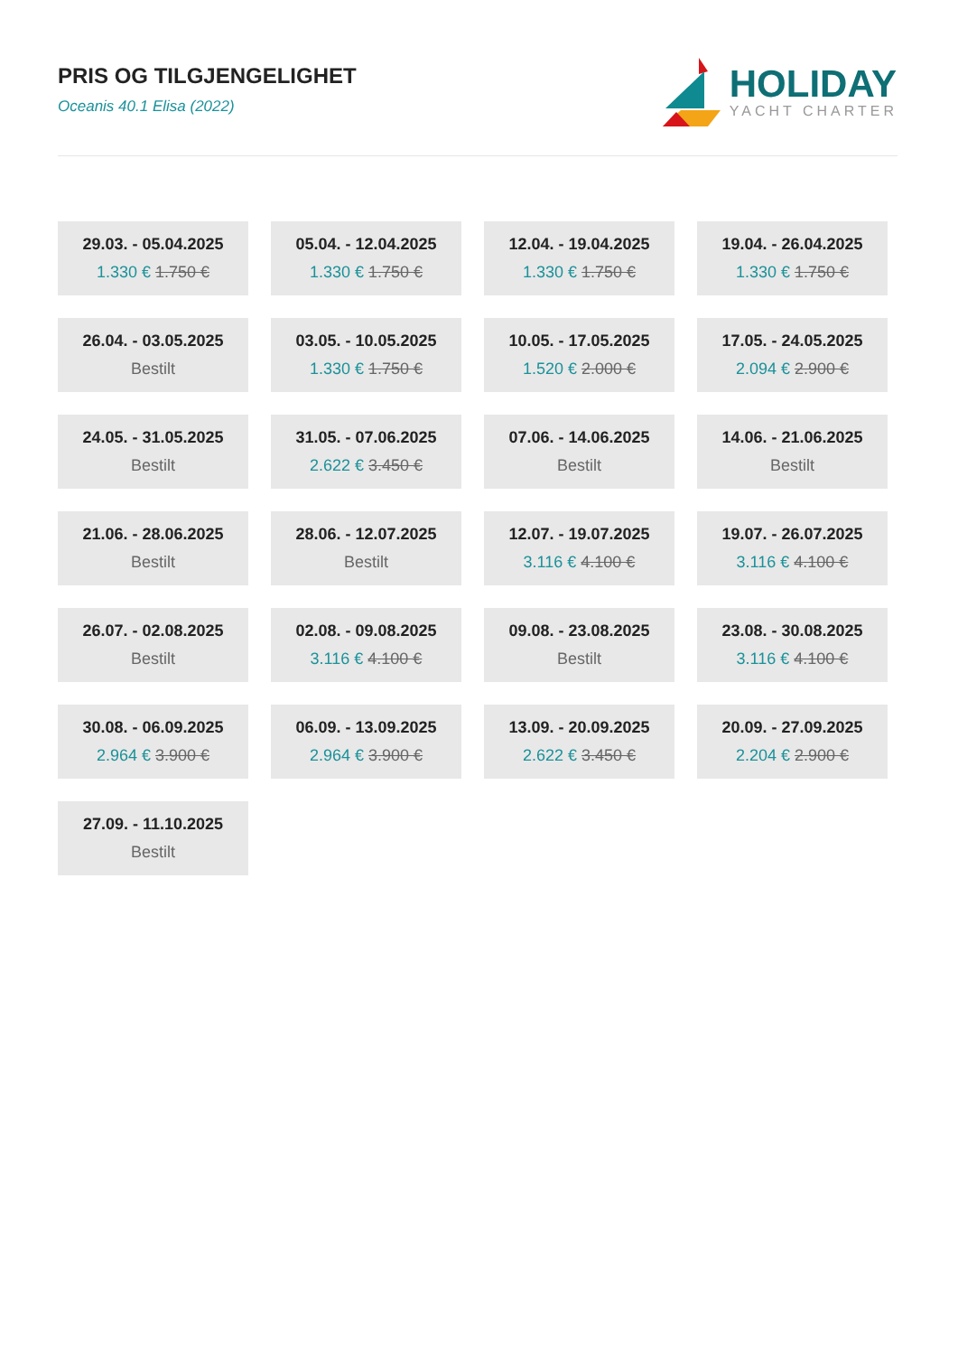PRIS OG TILGJENGELIGHET
Oceanis 40.1 Elisa (2022)
HOLIDAY
YACHT CHARTER
29.03. - 05.04.2025
1.330 € 1.750 €
05.04. - 12.04.2025
1.330 € 1.750 €
12.04. - 19.04.2025
1.330 € 1.750 €
19.04. - 26.04.2025
1.330 € 1.750 €
26.04. - 03.05.2025
Bestilt
03.05. - 10.05.2025
1.330 € 1.750 €
10.05. - 17.05.2025
1.520 € 2.000 €
17.05. - 24.05.2025
2.094 € 2.900 €
24.05. - 31.05.2025
Bestilt
31.05. - 07.06.2025
2.622 € 3.450 €
07.06. - 14.06.2025
Bestilt
14.06. - 21.06.2025
Bestilt
21.06. - 28.06.2025
Bestilt
28.06. - 12.07.2025
Bestilt
12.07. - 19.07.2025
3.116 € 4.100 €
19.07. - 26.07.2025
3.116 € 4.100 €
26.07. - 02.08.2025
Bestilt
02.08. - 09.08.2025
3.116 € 4.100 €
09.08. - 23.08.2025
Bestilt
23.08. - 30.08.2025
3.116 € 4.100 €
30.08. - 06.09.2025
2.964 € 3.900 €
06.09. - 13.09.2025
2.964 € 3.900 €
13.09. - 20.09.2025
2.622 € 3.450 €
20.09. - 27.09.2025
2.204 € 2.900 €
27.09. - 11.10.2025
Bestilt